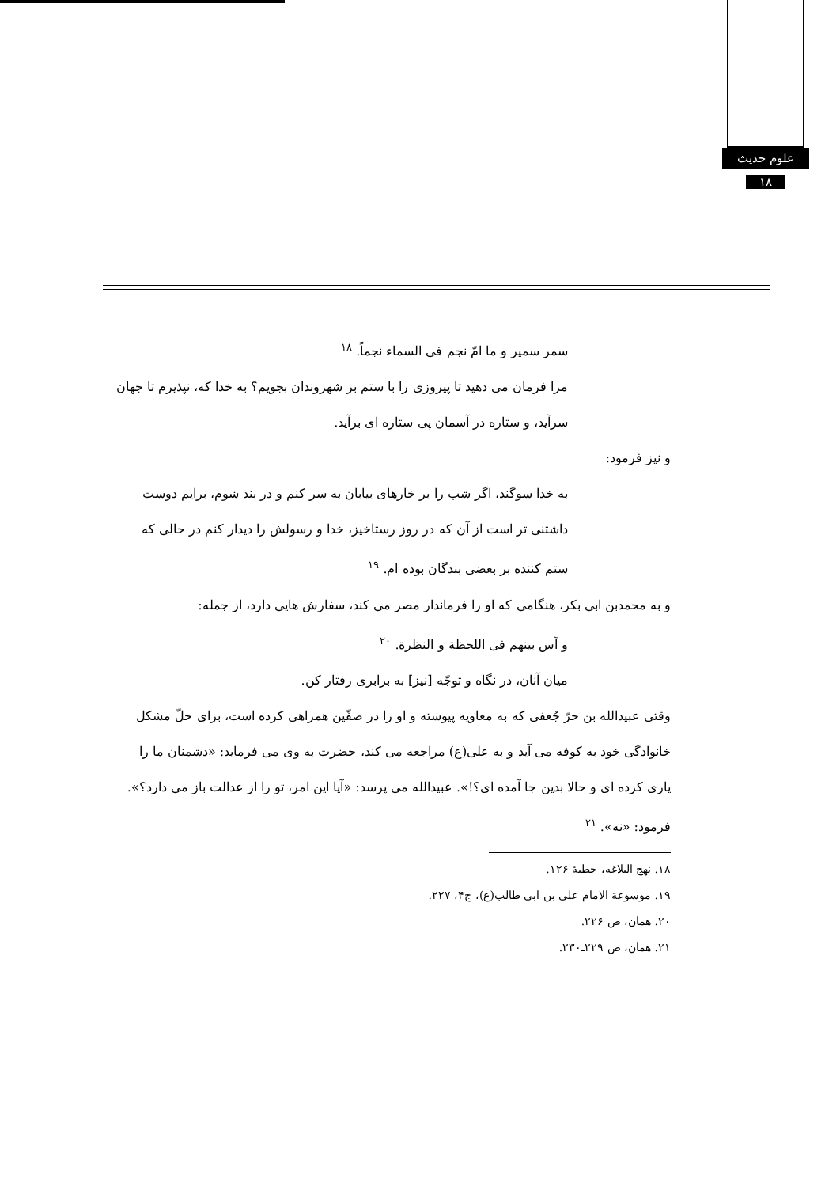علوم حدیث
۱۸
سمر سمیر و ما امّ نجم فی السماء نجماً. <sup>۱۸</sup>
مرا فرمان می دهید تا پیروزی را با ستم بر شهروندان بجویم؟ به خدا که، نپذیرم تا جهان سرآید، و ستاره در آسمان پی ستاره ای برآید.
و نیز فرمود:
به خدا سوگند، اگر شب را بر خارهای بیابان به سر کنم و در بند شوم، برایم دوست داشتنی تر است از آن که در روز رستاخیز، خدا و رسولش را دیدار کنم در حالی که ستم کننده بر بعضی بندگان بوده ام. <sup>۱۹</sup>
و به محمدبن ابی بکر، هنگامی که او را فرماندار مصر می کند، سفارش هایی دارد، از جمله:
و آس بینهم فی اللحظة و النظرة. <sup>۲۰</sup>
میان آنان، در نگاه و توجّه [نیز] به برابری رفتار کن.
وقتی عبیدالله بن حرّ جُعفی که به معاویه پیوسته و او را در صفّین همراهی کرده است، برای حلّ مشکل خانوادگی خود به کوفه می آید و به علی(ع) مراجعه می کند، حضرت به وی می فرماید: «دشمنان ما را یاری کرده ای و حالا بدین جا آمده ای؟!». عبیدالله می پرسد: «آیا این امر، تو را از عدالت باز می دارد؟». فرمود: «نه». <sup>۲۱</sup>
۱۸. نهج البلاغه، خطبهٔ ۱۲۶.
۱۹. موسوعة الامام علی بن ابی طالب(ع)، ج۴، ۲۲۷.
۲۰. همان، ص ۲۲۶.
۲۱. همان، ص ۲۲۹ـ۲۳۰.